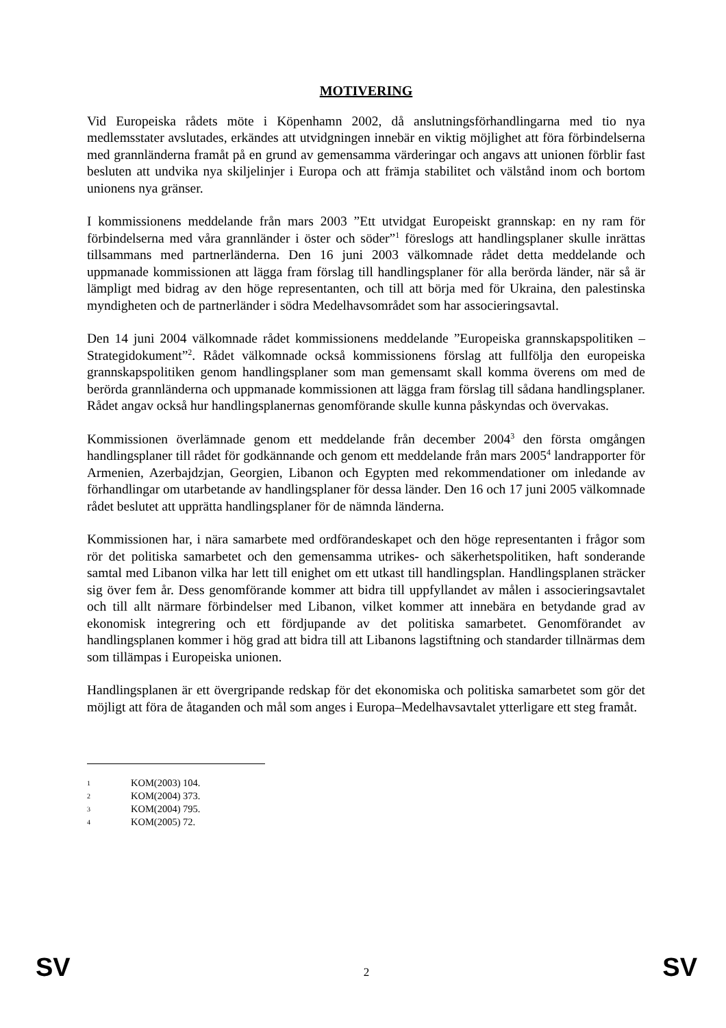MOTIVERING
Vid Europeiska rådets möte i Köpenhamn 2002, då anslutningsförhandlingarna med tio nya medlemsstater avslutades, erkändes att utvidgningen innebär en viktig möjlighet att föra förbindelserna med grannländerna framåt på en grund av gemensamma värderingar och angavs att unionen förblir fast besluten att undvika nya skiljelinjer i Europa och att främja stabilitet och välstånd inom och bortom unionens nya gränser.
I kommissionens meddelande från mars 2003 ”Ett utvidgat Europeiskt grannskap: en ny ram för förbindelserna med våra grannländer i öster och söder”<sup>1</sup> föreslogs att handlingsplaner skulle inrättas tillsammans med partnerländerna. Den 16 juni 2003 välkomnade rådet detta meddelande och uppmanade kommissionen att lägga fram förslag till handlingsplaner för alla berörda länder, när så är lämpligt med bidrag av den höge representanten, och till att börja med för Ukraina, den palestinska myndigheten och de partnerländer i södra Medelhavsområdet som har associeringsavtal.
Den 14 juni 2004 välkomnade rådet kommissionens meddelande ”Europeiska grannskapspolitiken – Strategidokument”<sup>2</sup>. Rådet välkomnade också kommissionens förslag att fullfölja den europeiska grannskapspolitiken genom handlingsplaner som man gemensamt skall komma överens om med de berörda grannländerna och uppmanade kommissionen att lägga fram förslag till sådana handlingsplaner. Rådet angav också hur handlingsplanernas genomförande skulle kunna påskyndas och övervakas.
Kommissionen överlämnade genom ett meddelande från december 2004<sup>3</sup> den första omgången handlingsplaner till rådet för godkännande och genom ett meddelande från mars 2005<sup>4</sup> landrapporter för Armenien, Azerbajdzjan, Georgien, Libanon och Egypten med rekommendationer om inledande av förhandlingar om utarbetande av handlingsplaner för dessa länder. Den 16 och 17 juni 2005 välkomnade rådet beslutet att upprätta handlingsplaner för de nämnda länderna.
Kommissionen har, i nära samarbete med ordförandeskapet och den höge representanten i frågor som rör det politiska samarbetet och den gemensamma utrikes- och säkerhetspolitiken, haft sonderande samtal med Libanon vilka har lett till enighet om ett utkast till handlingsplan. Handlingsplanen sträcker sig över fem år. Dess genomförande kommer att bidra till uppfyllandet av målen i associeringsavtalet och till allt närmare förbindelser med Libanon, vilket kommer att innebära en betydande grad av ekonomisk integrering och ett fördjupande av det politiska samarbetet. Genomförandet av handlingsplanen kommer i hög grad att bidra till att Libanons lagstiftning och standarder tillnärmas dem som tillämpas i Europeiska unionen.
Handlingsplanen är ett övergripande redskap för det ekonomiska och politiska samarbetet som gör det möjligt att föra de åtaganden och mål som anges i Europa–Medelhavsavtalet ytterligare ett steg framåt.
1 KOM(2003) 104.
2 KOM(2004) 373.
3 KOM(2004) 795.
4 KOM(2005) 72.
SV
2
SV